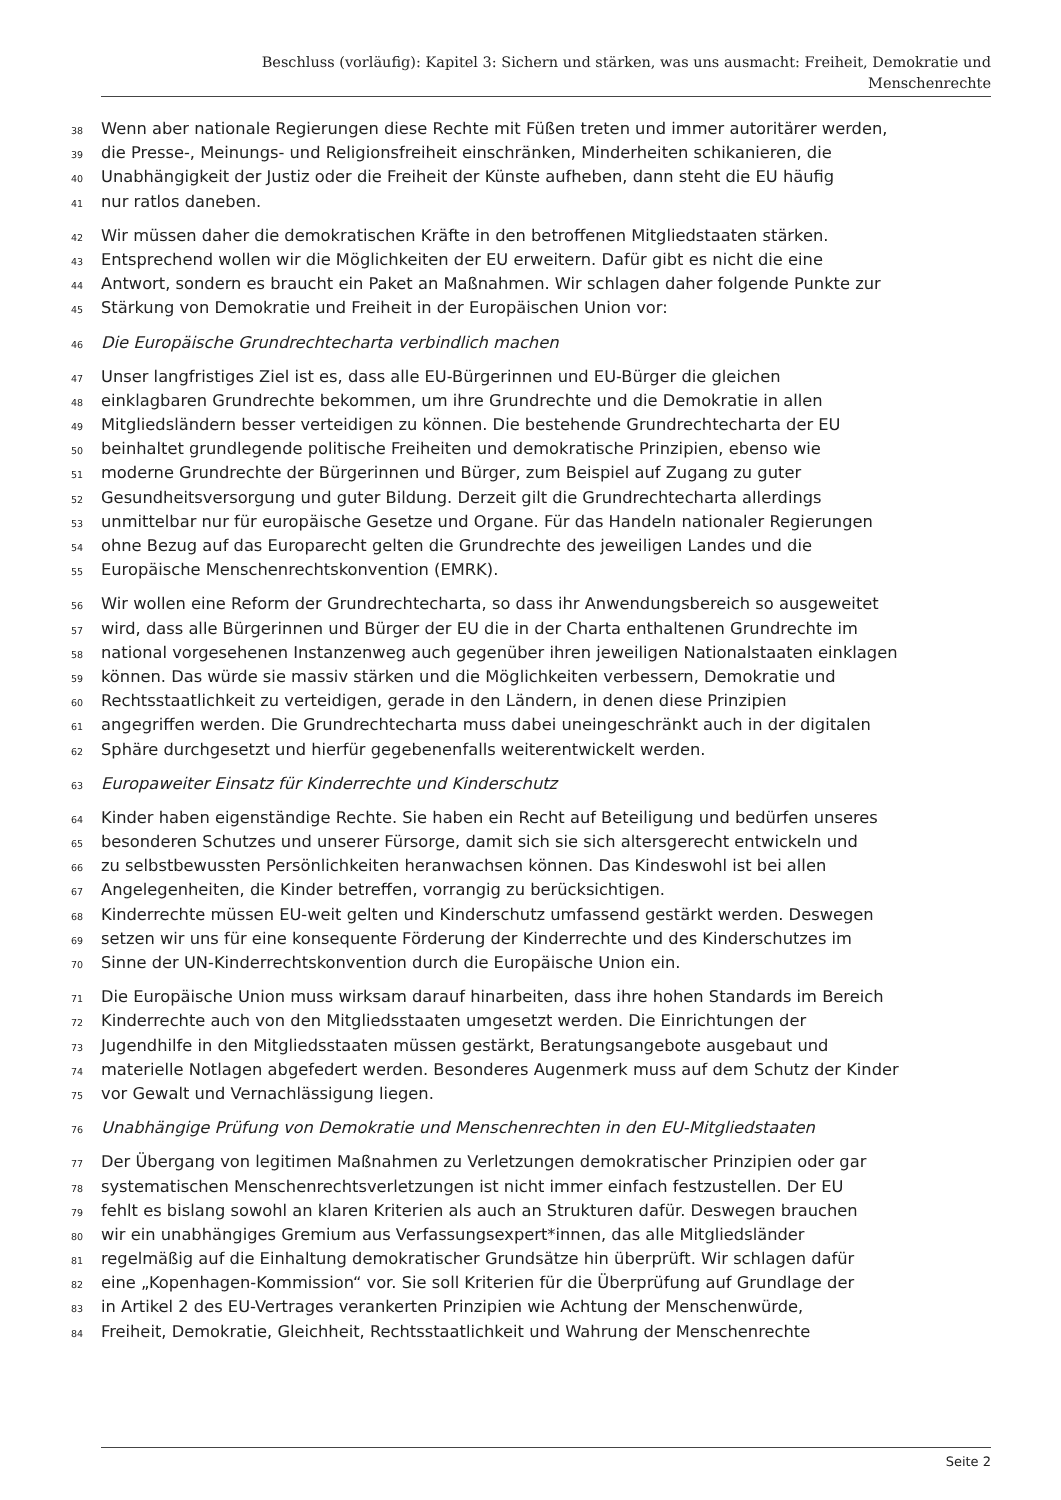Beschluss (vorläufig): Kapitel 3: Sichern und stärken, was uns ausmacht: Freiheit, Demokratie und
Menschenrechte
38 Wenn aber nationale Regierungen diese Rechte mit Füßen treten und immer autoritärer werden,
39 die Presse-, Meinungs- und Religionsfreiheit einschränken, Minderheiten schikanieren, die
40 Unabhängigkeit der Justiz oder die Freiheit der Künste aufheben, dann steht die EU häufig
41 nur ratlos daneben.
42 Wir müssen daher die demokratischen Kräfte in den betroffenen Mitgliedstaaten stärken.
43 Entsprechend wollen wir die Möglichkeiten der EU erweitern. Dafür gibt es nicht die eine
44 Antwort, sondern es braucht ein Paket an Maßnahmen. Wir schlagen daher folgende Punkte zur
45 Stärkung von Demokratie und Freiheit in der Europäischen Union vor:
46 Die Europäische Grundrechtecharta verbindlich machen
47 Unser langfristiges Ziel ist es, dass alle EU-Bürgerinnen und EU-Bürger die gleichen
48 einklagbaren Grundrechte bekommen, um ihre Grundrechte und die Demokratie in allen
49 Mitgliedsländern besser verteidigen zu können. Die bestehende Grundrechtecharta der EU
50 beinhaltet grundlegende politische Freiheiten und demokratische Prinzipien, ebenso wie
51 moderne Grundrechte der Bürgerinnen und Bürger, zum Beispiel auf Zugang zu guter
52 Gesundheitsversorgung und guter Bildung. Derzeit gilt die Grundrechtecharta allerdings
53 unmittelbar nur für europäische Gesetze und Organe. Für das Handeln nationaler Regierungen
54 ohne Bezug auf das Europarecht gelten die Grundrechte des jeweiligen Landes und die
55 Europäische Menschenrechtskonvention (EMRK).
56 Wir wollen eine Reform der Grundrechtecharta, so dass ihr Anwendungsbereich so ausgeweitet
57 wird, dass alle Bürgerinnen und Bürger der EU die in der Charta enthaltenen Grundrechte im
58 national vorgesehenen Instanzenweg auch gegenüber ihren jeweiligen Nationalstaaten einklagen
59 können. Das würde sie massiv stärken und die Möglichkeiten verbessern, Demokratie und
60 Rechtsstaatlichkeit zu verteidigen, gerade in den Ländern, in denen diese Prinzipien
61 angegriffen werden. Die Grundrechtecharta muss dabei uneingeschränkt auch in der digitalen
62 Sphäre durchgesetzt und hierfür gegebenenfalls weiterentwickelt werden.
63 Europaweiter Einsatz für Kinderrechte und Kinderschutz
64 Kinder haben eigenständige Rechte. Sie haben ein Recht auf Beteiligung und bedürfen unseres
65 besonderen Schutzes und unserer Fürsorge, damit sich sie sich altersgerecht entwickeln und
66 zu selbstbewussten Persönlichkeiten heranwachsen können. Das Kindeswohl ist bei allen
67 Angelegenheiten, die Kinder betreffen, vorrangig zu berücksichtigen.
68 Kinderrechte müssen EU-weit gelten und Kinderschutz umfassend gestärkt werden. Deswegen
69 setzen wir uns für eine konsequente Förderung der Kinderrechte und des Kinderschutzes im
70 Sinne der UN-Kinderrechtskonvention durch die Europäische Union ein.
71 Die Europäische Union muss wirksam darauf hinarbeiten, dass ihre hohen Standards im Bereich
72 Kinderrechte auch von den Mitgliedsstaaten umgesetzt werden. Die Einrichtungen der
73 Jugendhilfe in den Mitgliedsstaaten müssen gestärkt, Beratungsangebote ausgebaut und
74 materielle Notlagen abgefedert werden. Besonderes Augenmerk muss auf dem Schutz der Kinder
75 vor Gewalt und Vernachlässigung liegen.
76 Unabhängige Prüfung von Demokratie und Menschenrechten in den EU-Mitgliedstaaten
77 Der Übergang von legitimen Maßnahmen zu Verletzungen demokratischer Prinzipien oder gar
78 systematischen Menschenrechtsverletzungen ist nicht immer einfach festzustellen. Der EU
79 fehlt es bislang sowohl an klaren Kriterien als auch an Strukturen dafür. Deswegen brauchen
80 wir ein unabhängiges Gremium aus Verfassungsexpert*innen, das alle Mitgliedsländer
81 regelmäßig auf die Einhaltung demokratischer Grundsätze hin überprüft. Wir schlagen dafür
82 eine „Kopenhagen-Kommission“ vor. Sie soll Kriterien für die Überprüfung auf Grundlage der
83 in Artikel 2 des EU-Vertrages verankerten Prinzipien wie Achtung der Menschenwürde,
84 Freiheit, Demokratie, Gleichheit, Rechtsstaatlichkeit und Wahrung der Menschenrechte
Seite 2